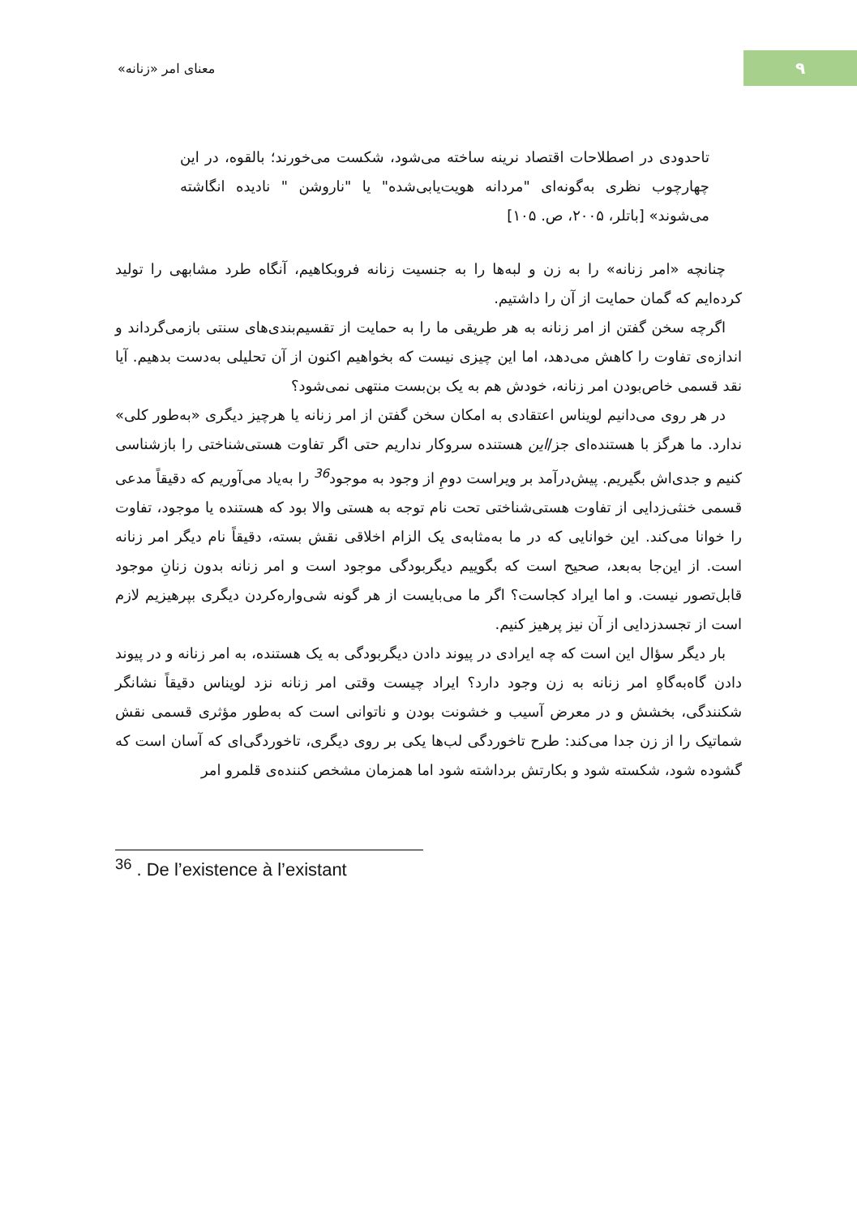۹
معنای امر «زنانه»
تاحدودی در اصطلاحات اقتصاد نرینه ساخته می‌شود، شکست می‌خورند؛ بالقوه، در این چهارچوب نظری به‌گونه‌ای "مردانه هویت‌یابی‌شده" یا "ناروشن " نادیده انگاشته می‌شوند» [باتلر، ۲۰۰۵، ص. ۱۰۵]
چنانچه «امر زنانه» را به زن و لبه‌ها را به جنسیت زنانه فروبکاهیم، آنگاه طرد مشابهی را تولید کرده‌ایم که گمان حمایت از آن را داشتیم.
اگرچه سخن گفتن از امر زنانه به هر طریقی ما را به حمایت از تقسیم‌بندی‌های سنتی بازمی‌گرداند و اندازه‌ی تفاوت را کاهش می‌دهد، اما این چیزی نیست که بخواهیم اکنون از آن تحلیلی به‌دست بدهیم. آیا نقد قسمی خاص‌بودن امر زنانه، خودش هم به یک بن‌بست منتهی نمی‌شود؟
در هر روی می‌دانیم لویناس اعتقادی به امکان سخن گفتن از امر زنانه یا هرچیز دیگری «به‌طور کلی» ندارد. ما هرگز با هستنده‌ای جز/این هستنده سروکار نداریم حتی اگر تفاوت هستی‌شناختی را بازشناسی کنیم و جدی‌اش بگیریم. پیش‌درآمد بر ویراست دومِ از وجود به موجود<sup>36</sup> را به‌یاد می‌آوریم که دقیقاً مدعی قسمی خنثی‌زدایی از تفاوت هستی‌شناختی تحت نام توجه به هستی والا بود که هستنده یا موجود، تفاوت را خوانا می‌کند. این خوانایی که در ما به‌مثابه‌ی یک الزام اخلاقی نقش بسته، دقیقاً نام دیگر امر زنانه است. از این‌جا به‌بعد، صحیح است که بگوییم دیگربودگی موجود است و امر زنانه بدون زنانِ موجود قابل‌تصور نیست. و اما ایراد کجاست؟ اگر ما می‌بایست از هر گونه شی‌واره‌کردن دیگری بپرهیزیم لازم است از تجسدزدایی از آن نیز پرهیز کنیم.
بار دیگر سؤال این است که چه ایرادی در پیوند دادن دیگربودگی به یک هستنده، به امر زنانه و در پیوند دادن گاه‌به‌گاهِ امر زنانه به زن وجود دارد؟ ایراد چیست وقتی امر زنانه نزد لویناس دقیقاً نشانگر شکنندگی، بخشش و در معرض آسیب و خشونت بودن و ناتوانی است که به‌طور مؤثری قسمی نقش شماتیک را از زن جدا می‌کند: طرح تاخوردگی لب‌ها یکی بر روی دیگری، تاخوردگی‌ای که آسان است که گشوده شود، شکسته شود و بکارتش برداشته شود اما همزمان مشخص کننده‌ی قلمرو امر
<sup>36</sup> . De l’existence à l’existant